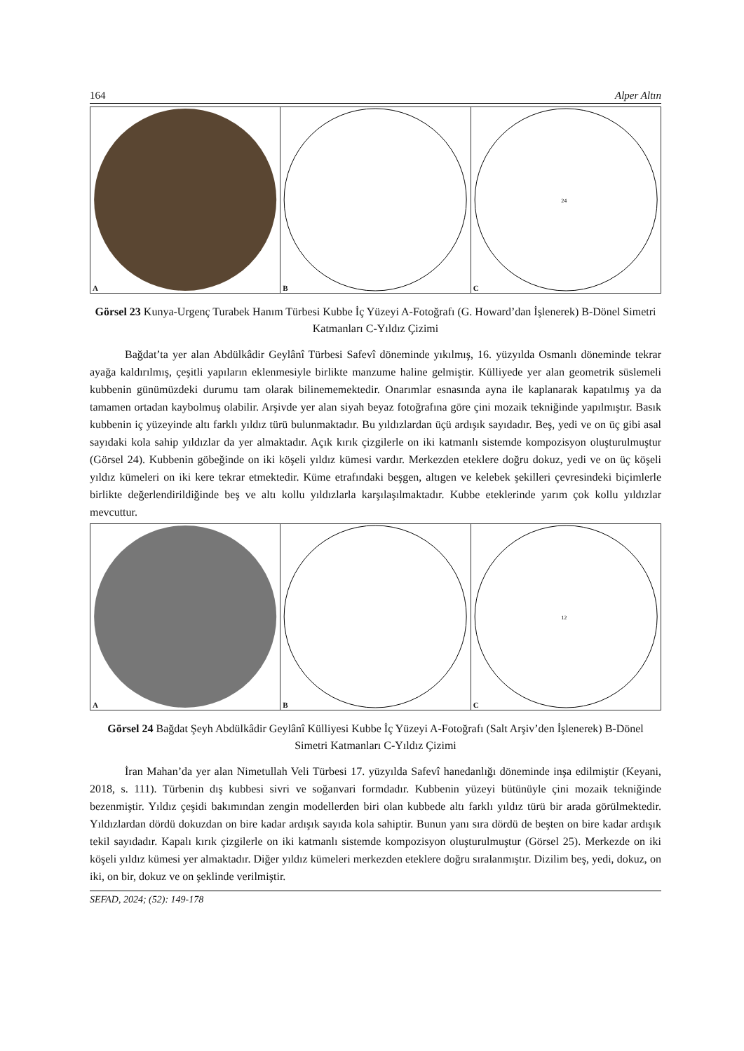164 Alper Altın
A
B
24
C
Görsel 23 Kunya-Urgenç Turabek Hanım Türbesi Kubbe İç Yüzeyi A-Fotoğrafı (G. Howard’dan İşlenerek) B-Dönel Simetri Katmanları C-Yıldız Çizimi
Bağdat’ta yer alan Abdülkâdir Geylânî Türbesi Safevî döneminde yıkılmış, 16. yüzyılda Osmanlı döneminde tekrar ayağa kaldırılmış, çeşitli yapıların eklenmesiyle birlikte manzume haline gelmiştir. Külliyede yer alan geometrik süslemeli kubbenin günümüzdeki durumu tam olarak bilinememektedir. Onarımlar esnasında ayna ile kaplanarak kapatılmış ya da tamamen ortadan kaybolmuş olabilir. Arşivde yer alan siyah beyaz fotoğrafına göre çini mozaik tekniğinde yapılmıştır. Basık kubbenin iç yüzeyinde altı farklı yıldız türü bulunmaktadır. Bu yıldızlardan üçü ardışık sayıdadır. Beş, yedi ve on üç gibi asal sayıdaki kola sahip yıldızlar da yer almaktadır. Açık kırık çizgilerle on iki katmanlı sistemde kompozisyon oluşturulmuştur (Görsel 24). Kubbenin göbeğinde on iki köşeli yıldız kümesi vardır. Merkezden eteklere doğru dokuz, yedi ve on üç köşeli yıldız kümeleri on iki kere tekrar etmektedir. Küme etrafındaki beşgen, altıgen ve kelebek şekilleri çevresindeki biçimlerle birlikte değerlendirildiğinde beş ve altı kollu yıldızlarla karşılaşılmaktadır. Kubbe eteklerinde yarım çok kollu yıldızlar mevcuttur.
A
B
12
C
Görsel 24 Bağdat Şeyh Abdülkâdir Geylânî Külliyesi Kubbe İç Yüzeyi A-Fotoğrafı (Salt Arşiv’den İşlenerek) B-Dönel Simetri Katmanları C-Yıldız Çizimi
İran Mahan’da yer alan Nimetullah Veli Türbesi 17. yüzyılda Safevî hanedanlığı döneminde inşa edilmiştir (Keyani, 2018, s. 111). Türbenin dış kubbesi sivri ve soğanvari formdadır. Kubbenin yüzeyi bütünüyle çini mozaik tekniğinde bezenmiştir. Yıldız çeşidi bakımından zengin modellerden biri olan kubbede altı farklı yıldız türü bir arada görülmektedir. Yıldızlardan dördü dokuzdan on bire kadar ardışık sayıda kola sahiptir. Bunun yanı sıra dördü de beşten on bire kadar ardışık tekil sayıdadır. Kapalı kırık çizgilerle on iki katmanlı sistemde kompozisyon oluşturulmuştur (Görsel 25). Merkezde on iki köşeli yıldız kümesi yer almaktadır. Diğer yıldız kümeleri merkezden eteklere doğru sıralanmıştır. Dizilim beş, yedi, dokuz, on iki, on bir, dokuz ve on şeklinde verilmiştir.
SEFAD, 2024; (52): 149-178